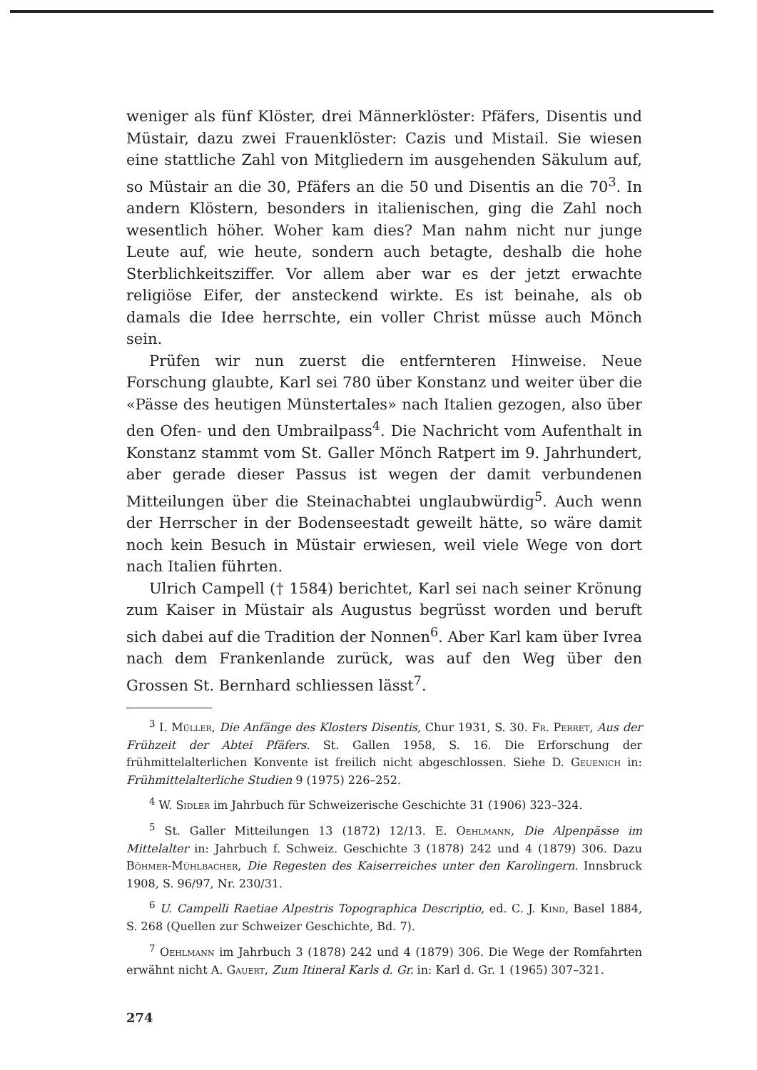weniger als fünf Klöster, drei Männerklöster: Pfäfers, Disentis und Müstair, dazu zwei Frauenklöster: Cazis und Mistail. Sie wiesen eine stattliche Zahl von Mitgliedern im ausgehenden Säkulum auf, so Müstair an die 30, Pfäfers an die 50 und Disentis an die 70<sup>3</sup>. In andern Klöstern, besonders in italienischen, ging die Zahl noch wesentlich höher. Woher kam dies? Man nahm nicht nur junge Leute auf, wie heute, sondern auch betagte, deshalb die hohe Sterblichkeitsziffer. Vor allem aber war es der jetzt erwachte religiöse Eifer, der ansteckend wirkte. Es ist beinahe, als ob damals die Idee herrschte, ein voller Christ müsse auch Mönch sein.
Prüfen wir nun zuerst die entfernteren Hinweise. Neue Forschung glaubte, Karl sei 780 über Konstanz und weiter über die «Pässe des heutigen Münstertales» nach Italien gezogen, also über den Ofen- und den Umbrailpass<sup>4</sup>. Die Nachricht vom Aufenthalt in Konstanz stammt vom St. Galler Mönch Ratpert im 9. Jahrhundert, aber gerade dieser Passus ist wegen der damit verbundenen Mitteilungen über die Steinachabtei unglaubwürdig<sup>5</sup>. Auch wenn der Herrscher in der Bodenseestadt geweilt hätte, so wäre damit noch kein Besuch in Müstair erwiesen, weil viele Wege von dort nach Italien führten.
Ulrich Campell († 1584) berichtet, Karl sei nach seiner Krönung zum Kaiser in Müstair als Augustus begrüsst worden und beruft sich dabei auf die Tradition der Nonnen<sup>6</sup>. Aber Karl kam über Ivrea nach dem Frankenlande zurück, was auf den Weg über den Grossen St. Bernhard schliessen lässt<sup>7</sup>.
<sup>3</sup> I. Müller, Die Anfänge des Klosters Disentis, Chur 1931, S. 30. Fr. Perret, Aus der Frühzeit der Abtei Pfäfers. St. Gallen 1958, S. 16. Die Erforschung der frühmittelalterlichen Konvente ist freilich nicht abgeschlossen. Siehe D. Geuenich in: Frühmittelalterliche Studien 9 (1975) 226–252.
<sup>4</sup> W. Sidler im Jahrbuch für Schweizerische Geschichte 31 (1906) 323–324.
<sup>5</sup> St. Galler Mitteilungen 13 (1872) 12/13. E. Oehlmann, Die Alpenpässe im Mittelalter in: Jahrbuch f. Schweiz. Geschichte 3 (1878) 242 und 4 (1879) 306. Dazu Böhmer-Mühlbacher, Die Regesten des Kaiserreiches unter den Karolingern. Innsbruck 1908, S. 96/97, Nr. 230/31.
<sup>6</sup> U. Campelli Raetiae Alpestris Topographica Descriptio, ed. C. J. Kind, Basel 1884, S. 268 (Quellen zur Schweizer Geschichte, Bd. 7).
<sup>7</sup> Oehlmann im Jahrbuch 3 (1878) 242 und 4 (1879) 306. Die Wege der Romfahrten erwähnt nicht A. Gauert, Zum Itineral Karls d. Gr. in: Karl d. Gr. 1 (1965) 307–321.
274